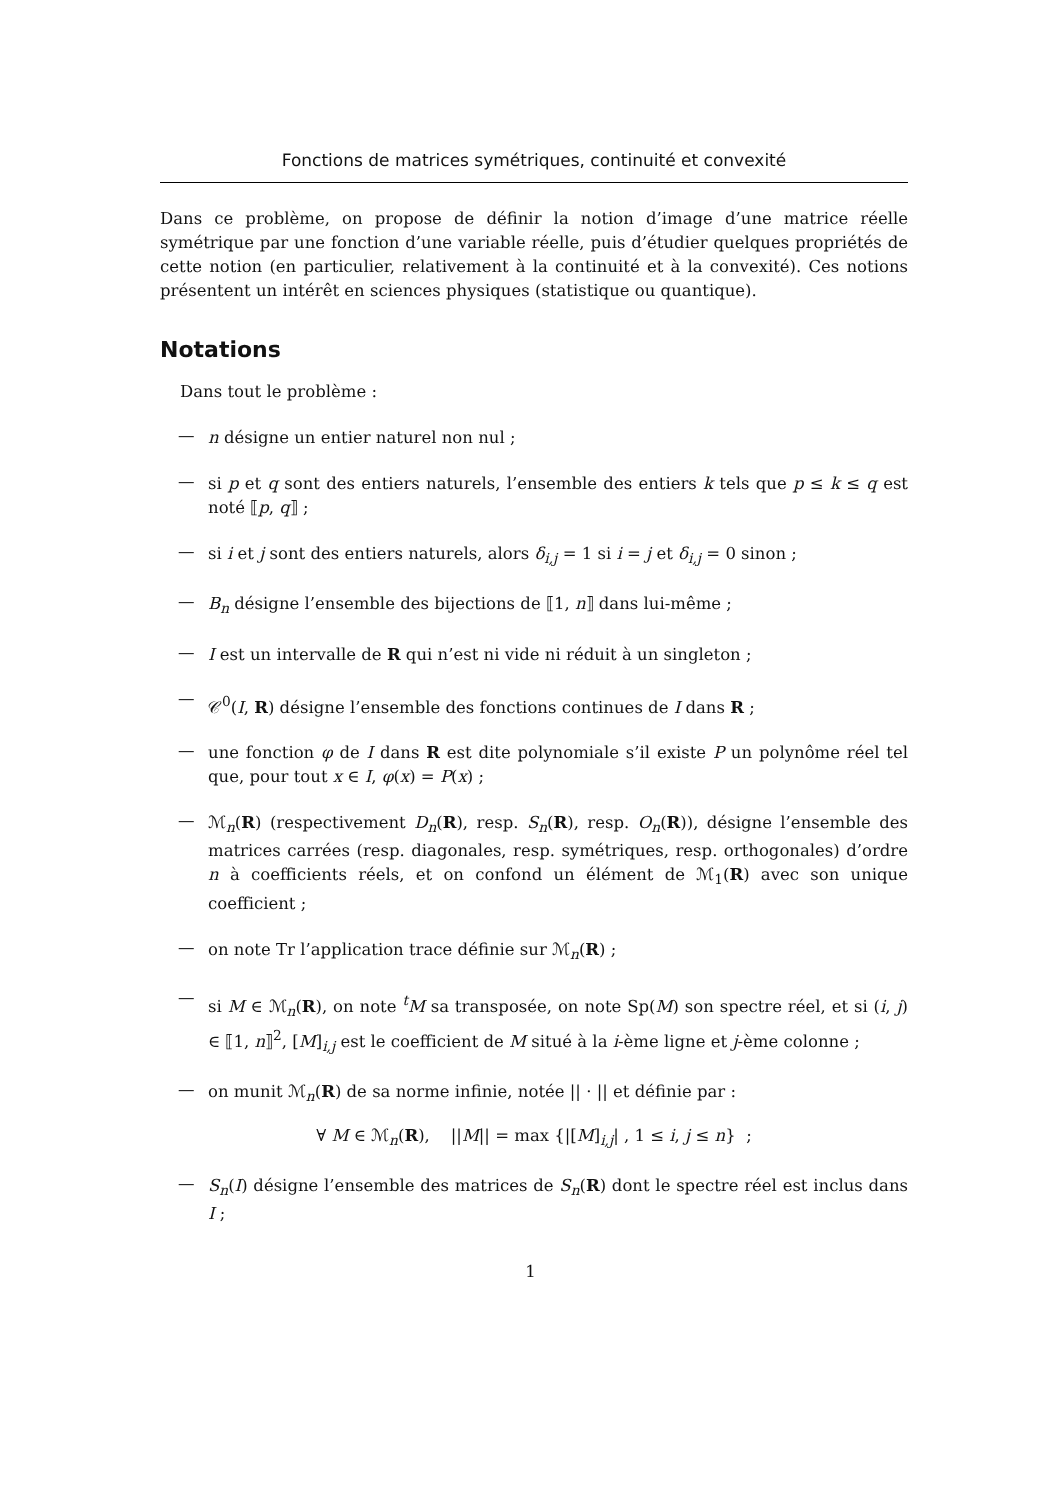Fonctions de matrices symétriques, continuité et convexité
Dans ce problème, on propose de définir la notion d’image d’une matrice réelle symétrique par une fonction d’une variable réelle, puis d’étudier quelques propriétés de cette notion (en particulier, relativement à la continuité et à la convexité). Ces notions présentent un intérêt en sciences physiques (statistique ou quantique).
Notations
Dans tout le problème :
—
n désigne un entier naturel non nul ;
—
si p et q sont des entiers naturels, l’ensemble des entiers k tels que p ≤ k ≤ q est noté ⟦p, q⟧ ;
—
si i et j sont des entiers naturels, alors δ<sub>i,j</sub> = 1 si i = j et δ<sub>i,j</sub> = 0 sinon ;
—
B<sub>n</sub> désigne l’ensemble des bijections de ⟦1, n⟧ dans lui-même ;
—
I est un intervalle de R qui n’est ni vide ni réduit à un singleton ;
—
𝒞<sup>0</sup>(I, R) désigne l’ensemble des fonctions continues de I dans R ;
—
une fonction φ de I dans R est dite polynomiale s’il existe P un polynôme réel tel que, pour tout x ∈ I, φ(x) = P(x) ;
—
ℳ<sub>n</sub>(R) (respectivement D<sub>n</sub>(R), resp. S<sub>n</sub>(R), resp. O<sub>n</sub>(R)), désigne l’ensemble des matrices carrées (resp. diagonales, resp. symétriques, resp. orthogonales) d’ordre n à coefficients réels, et on confond un élément de ℳ<sub>1</sub>(R) avec son unique coefficient ;
—
on note Tr l’application trace définie sur ℳ<sub>n</sub>(R) ;
—
si M ∈ ℳ<sub>n</sub>(R), on note <sup>t</sup>M sa transposée, on note Sp(M) son spectre réel, et si (i, j) ∈ ⟦1, n⟧<sup>2</sup>, [M]<sub>i,j</sub> est le coefficient de M situé à la i-ème ligne et j-ème colonne ;
—
on munit ℳ<sub>n</sub>(R) de sa norme infinie, notée || · || et définie par :
∀ M ∈ ℳ<sub>n</sub>(R), ||M|| = max {|[M]<sub>i,j</sub>| , 1 ≤ i, j ≤ n} ;
—
S<sub>n</sub>(I) désigne l’ensemble des matrices de S<sub>n</sub>(R) dont le spectre réel est inclus dans I ;
1